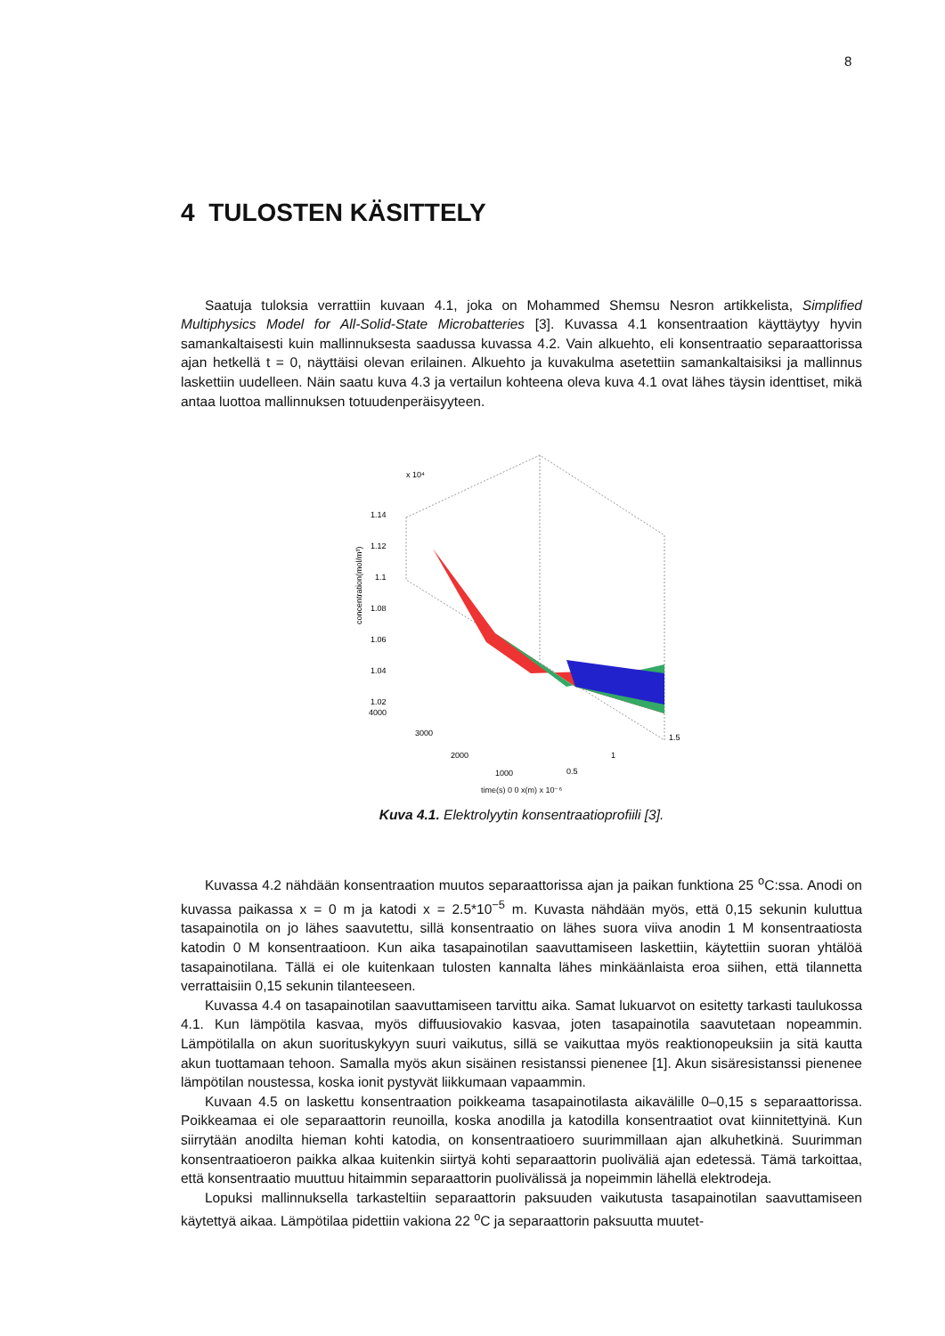8
4 TULOSTEN KÄSITTELY
Saatuja tuloksia verrattiin kuvaan 4.1, joka on Mohammed Shemsu Nesron artikkelista, Simplified Multiphysics Model for All-Solid-State Microbatteries [3]. Kuvassa 4.1 konsentraation käyttäytyy hyvin samankaltaisesti kuin mallinnuksesta saadussa kuvassa 4.2. Vain alkuehto, eli konsentraatio separaattorissa ajan hetkellä t = 0, näyttäisi olevan erilainen. Alkuehto ja kuvakulma asetettiin samankaltaisiksi ja mallinnus laskettiin uudelleen. Näin saatu kuva 4.3 ja vertailun kohteena oleva kuva 4.1 ovat lähes täysin identtiset, mikä antaa luottoa mallinnuksen totuudenperäisyyteen.
x 10⁴
1.14
1.12
1.1
1.08
1.06
1.04
1.02
4000
3000
2000
1000
1.5
1
0.5
concentration(mol/m³)
time(s) 0 0 x(m) x 10⁻⁶
Kuva 4.1. Elektrolyytin konsentraatioprofiili [3].
Kuvassa 4.2 nähdään konsentraation muutos separaattorissa ajan ja paikan funktiona 25 <sup>o</sup>C:ssa. Anodi on kuvassa paikassa x = 0 m ja katodi x = 2.5*10<sup>−5</sup> m. Kuvasta nähdään myös, että 0,15 sekunin kuluttua tasapainotila on jo lähes saavutettu, sillä konsentraatio on lähes suora viiva anodin 1 M konsentraatiosta katodin 0 M konsentraatioon. Kun aika tasapainotilan saavuttamiseen laskettiin, käytettiin suoran yhtälöä tasapainotilana. Tällä ei ole kuitenkaan tulosten kannalta lähes minkäänlaista eroa siihen, että tilannetta verrattaisiin 0,15 sekunin tilanteeseen.
Kuvassa 4.4 on tasapainotilan saavuttamiseen tarvittu aika. Samat lukuarvot on esitetty tarkasti taulukossa 4.1. Kun lämpötila kasvaa, myös diffuusiovakio kasvaa, joten tasapainotila saavutetaan nopeammin. Lämpötilalla on akun suorituskykyyn suuri vaikutus, sillä se vaikuttaa myös reaktionopeuksiin ja sitä kautta akun tuottamaan tehoon. Samalla myös akun sisäinen resistanssi pienenee [1]. Akun sisäresistanssi pienenee lämpötilan noustessa, koska ionit pystyvät liikkumaan vapaammin.
Kuvaan 4.5 on laskettu konsentraation poikkeama tasapainotilasta aikavälille 0–0,15 s separaattorissa. Poikkeamaa ei ole separaattorin reunoilla, koska anodilla ja katodilla konsentraatiot ovat kiinnitettyinä. Kun siirrytään anodilta hieman kohti katodia, on konsentraatioero suurimmillaan ajan alkuhetkinä. Suurimman konsentraatioeron paikka alkaa kuitenkin siirtyä kohti separaattorin puoliväliä ajan edetessä. Tämä tarkoittaa, että konsentraatio muuttuu hitaimmin separaattorin puolivälissä ja nopeimmin lähellä elektrodeja.
Lopuksi mallinnuksella tarkasteltiin separaattorin paksuuden vaikutusta tasapainotilan saavuttamiseen käytettyä aikaa. Lämpötilaa pidettiin vakiona 22 <sup>o</sup>C ja separaattorin paksuutta muutet-